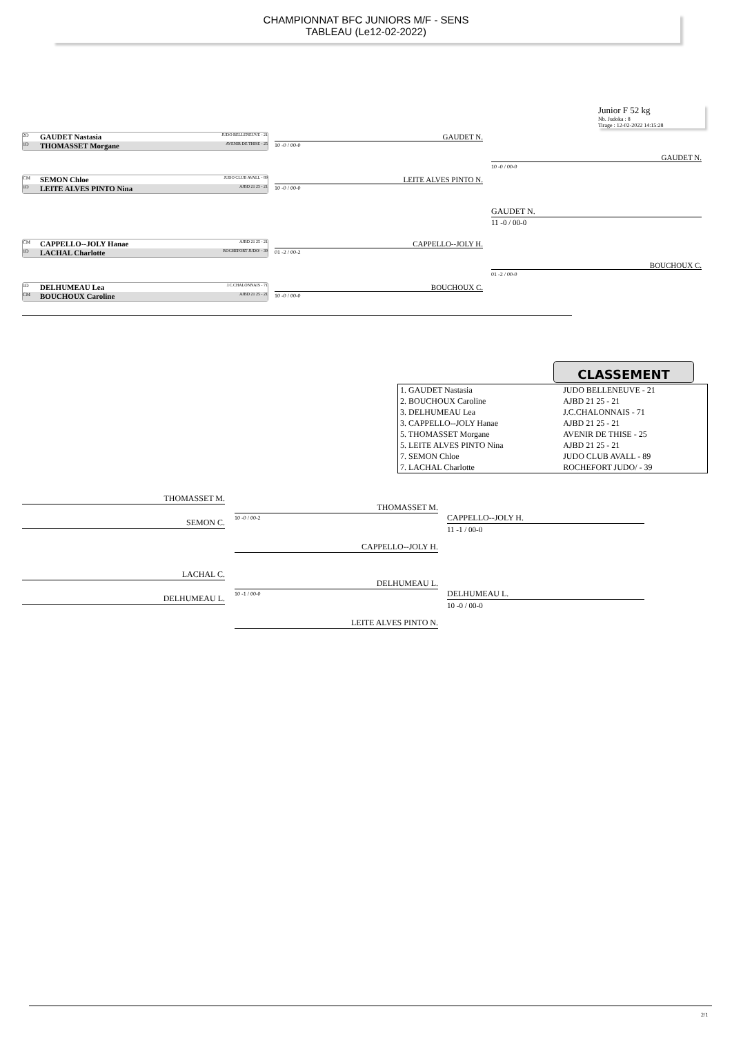CHAMPIONNAT BFC JUNIORS M/F - SENS
TABLEAU (Le12-02-2022)
Junior F 52 kg
Nb. Judoka : 8
Tirage : 12-02-2022 14:15:28
2D GAUDET Nastasia JUDO BELLENEUVE - 21
1D THOMASSET Morgane AVENIR DE THISE - 25
CM SEMON Chloe JUDO CLUB AVALL - 89
1D LEITE ALVES PINTO Nina AJBD 21 25 - 21
CM CAPPELLO--JOLY Hanae AJBD 21 25 - 21
1D LACHAL Charlotte ROCHEFORT JUDO/ - 39
1D DELHUMEAU Lea J.C.CHALONNAIS - 71
CM BOUCHOUX Caroline AJBD 21 25 - 21
GAUDET N.
10 -0 / 00-0
LEITE ALVES PINTO N.
10 -0 / 00-0
CAPPELLO--JOLY H.
01 -2 / 00-2
BOUCHOUX C.
10 -0 / 00-0
GAUDET N.
10 -0 / 00-0
BOUCHOUX C.
01 -2 / 00-0
GAUDET N.
11 -0 / 00-0
CLASSEMENT
| 1. GAUDET Nastasia | JUDO BELLENEUVE - 21 |
| 2. BOUCHOUX Caroline | AJBD 21 25 - 21 |
| 3. DELHUMEAU Lea | J.C.CHALONNAIS - 71 |
| 3. CAPPELLO--JOLY Hanae | AJBD 21 25 - 21 |
| 5. THOMASSET Morgane | AVENIR DE THISE - 25 |
| 5. LEITE ALVES PINTO Nina | AJBD 21 25 - 21 |
| 7. SEMON Chloe | JUDO CLUB AVALL - 89 |
| 7. LACHAL Charlotte | ROCHEFORT JUDO/ - 39 |
THOMASSET M.
SEMON C. 10 -0 / 00-2
THOMASSET M.
CAPPELLO--JOLY H.
CAPPELLO--JOLY H.
11 -1 / 00-0
LACHAL C.
DELHUMEAU L. 10 -1 / 00-0
DELHUMEAU L.
LEITE ALVES PINTO N.
DELHUMEAU L.
10 -0 / 00-0
2/1